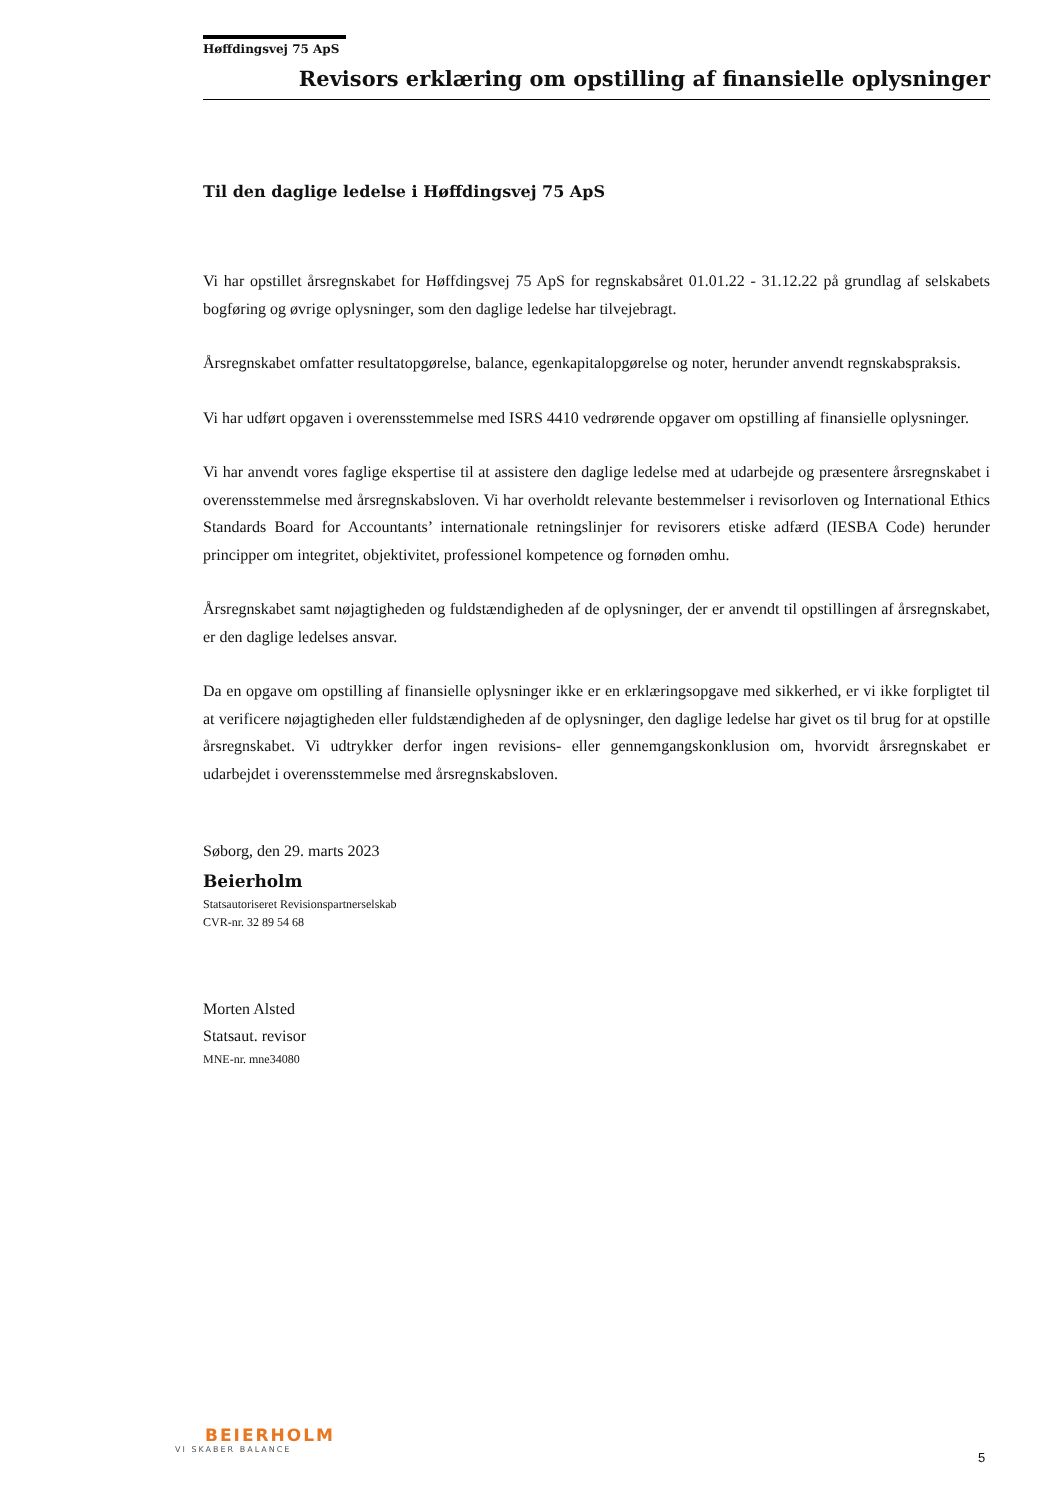Høffdingsvej 75 ApS
Revisors erklæring om opstilling af finansielle oplysninger
Til den daglige ledelse i Høffdingsvej 75 ApS
Vi har opstillet årsregnskabet for Høffdingsvej 75 ApS for regnskabsåret 01.01.22 - 31.12.22 på grundlag af selskabets bogføring og øvrige oplysninger, som den daglige ledelse har tilvejebragt.
Årsregnskabet omfatter resultatopgørelse, balance, egenkapitalopgørelse og noter, herunder anvendt regnskabspraksis.
Vi har udført opgaven i overensstemmelse med ISRS 4410 vedrørende opgaver om opstilling af finansielle oplysninger.
Vi har anvendt vores faglige ekspertise til at assistere den daglige ledelse med at udarbejde og præsentere årsregnskabet i overensstemmelse med årsregnskabsloven. Vi har overholdt relevante bestemmelser i revisorloven og International Ethics Standards Board for Accountants’ internationale retningslinjer for revisorers etiske adfærd (IESBA Code) herunder principper om integritet, objektivitet, professionel kompetence og fornøden omhu.
Årsregnskabet samt nøjagtigheden og fuldstændigheden af de oplysninger, der er anvendt til opstillingen af årsregnskabet, er den daglige ledelses ansvar.
Da en opgave om opstilling af finansielle oplysninger ikke er en erklæringsopgave med sikkerhed, er vi ikke forpligtet til at verificere nøjagtigheden eller fuldstændigheden af de oplysninger, den daglige ledelse har givet os til brug for at opstille årsregnskabet. Vi udtrykker derfor ingen revisions- eller gennemgangskonklusion om, hvorvidt årsregnskabet er udarbejdet i overensstemmelse med årsregnskabsloven.
Søborg, den 29. marts 2023
Beierholm
Statsautoriseret Revisionspartnerselskab
CVR-nr. 32 89 54 68
Morten Alsted
Statsaut. revisor
MNE-nr. mne34080
BEIERHOLM
VI SKABER BALANCE
5